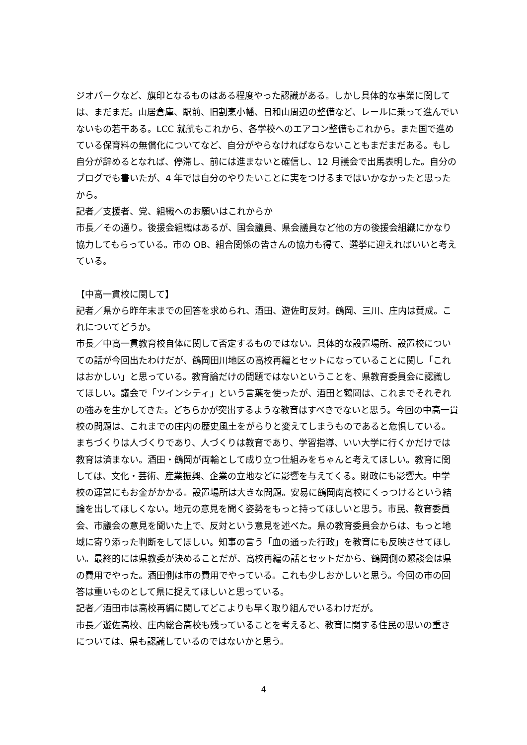ジオパークなど、旗印となるものはある程度やった認識がある。しかし具体的な事業に関しては、まだまだ。山居倉庫、駅前、旧割烹小幡、日和山周辺の整備など、レールに乗って進んでいないもの若干ある。LCC 就航もこれから、各学校へのエアコン整備もこれから。また国で進めている保育料の無償化についてなど、自分がやらなければならないこともまだまだある。もし自分が辞めるとなれば、停滞し、前には進まないと確信し、12 月議会で出馬表明した。自分のブログでも書いたが、4 年では自分のやりたいことに実をつけるまではいかなかったと思ったから。
記者／支援者、党、組織へのお願いはこれからか
市長／その通り。後援会組織はあるが、国会議員、県会議員など他の方の後援会組織にかなり協力してもらっている。市の OB、組合関係の皆さんの協力も得て、選挙に迎えればいいと考えている。
【中高一貫校に関して】
記者／県から昨年末までの回答を求められ、酒田、遊佐町反対。鶴岡、三川、庄内は賛成。これについてどうか。
市長／中高一貫教育校自体に関して否定するものではない。具体的な設置場所、設置校についての話が今回出たわけだが、鶴岡田川地区の高校再編とセットになっていることに関し「これはおかしい」と思っている。教育論だけの問題ではないということを、県教育委員会に認識してほしい。議会で「ツインシティ」という言葉を使ったが、酒田と鶴岡は、これまでそれぞれの強みを生かしてきた。どちらかが突出するような教育はすべきでないと思う。今回の中高一貫校の問題は、これまでの庄内の歴史風土をがらりと変えてしまうものであると危惧している。まちづくりは人づくりであり、人づくりは教育であり、学習指導、いい大学に行くかだけでは教育は済まない。酒田・鶴岡が両輪として成り立つ仕組みをちゃんと考えてほしい。教育に関しては、文化・芸術、産業振興、企業の立地などに影響を与えてくる。財政にも影響大。中学校の運営にもお金がかかる。設置場所は大きな問題。安易に鶴岡南高校にくっつけるという結論を出してほしくない。地元の意見を聞く姿勢をもっと持ってほしいと思う。市民、教育委員会、市議会の意見を聞いた上で、反対という意見を述べた。県の教育委員会からは、もっと地域に寄り添った判断をしてほしい。知事の言う「血の通った行政」を教育にも反映させてほしい。最終的には県教委が決めることだが、高校再編の話とセットだから、鶴岡側の懇談会は県の費用でやった。酒田側は市の費用でやっている。これも少しおかしいと思う。今回の市の回答は重いものとして県に捉えてほしいと思っている。
記者／酒田市は高校再編に関してどこよりも早く取り組んでいるわけだが。
市長／遊佐高校、庄内総合高校も残っていることを考えると、教育に関する住民の思いの重さについては、県も認識しているのではないかと思う。
4